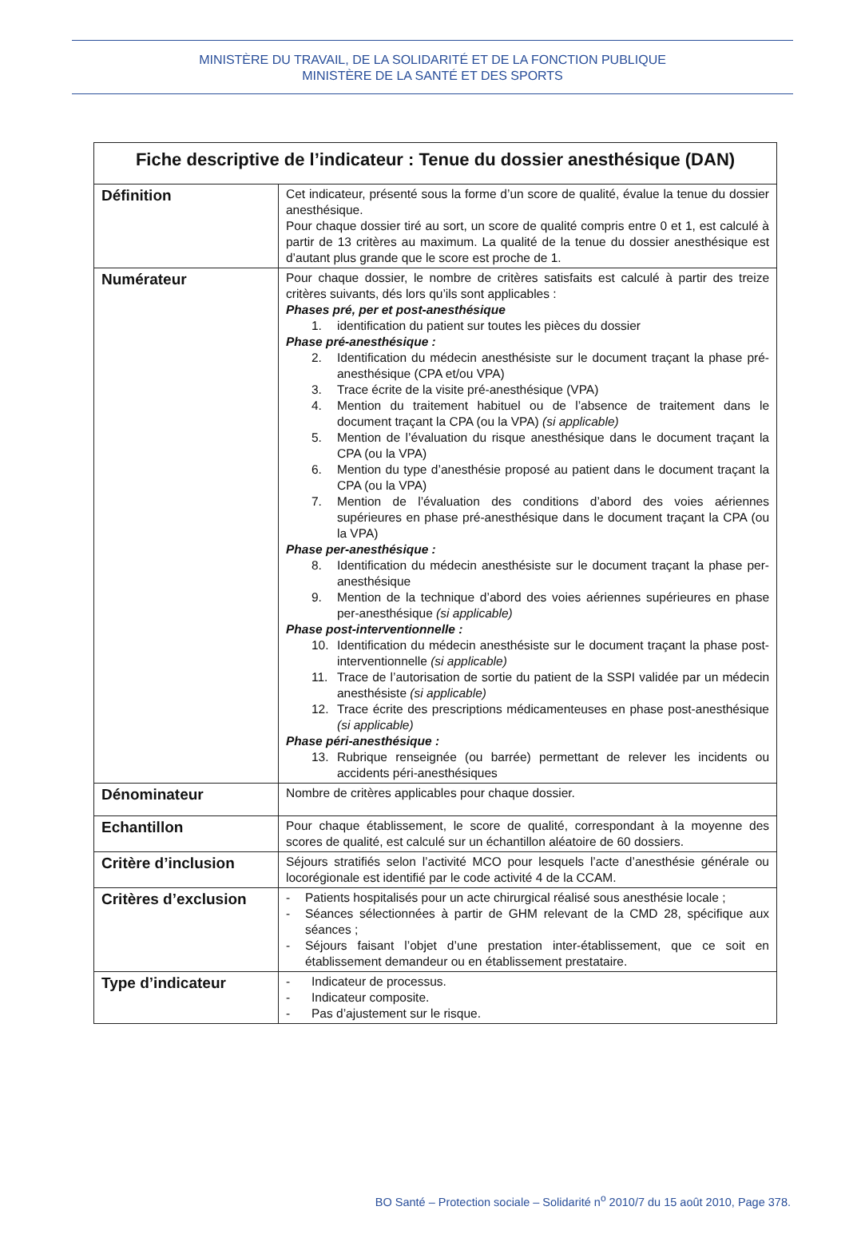MINISTÈRE DU TRAVAIL, DE LA SOLIDARITÉ ET DE LA FONCTION PUBLIQUE
MINISTÈRE DE LA SANTÉ ET DES SPORTS
| Fiche descriptive de l’indicateur : Tenue du dossier anesthésique (DAN) | |
| --- | --- |
| Définition | Cet indicateur, présenté sous la forme d’un score de qualité, évalue la tenue du dossier anesthésique. Pour chaque dossier tiré au sort, un score de qualité compris entre 0 et 1, est calculé à partir de 13 critères au maximum. La qualité de la tenue du dossier anesthésique est d’autant plus grande que le score est proche de 1. |
| Numérateur | Pour chaque dossier, le nombre de critères satisfaits est calculé à partir des treize critères suivants, dés lors qu’ils sont applicables : Phases pré, per et post-anesthésique 1. identification du patient sur toutes les pièces du dossier Phase pré-anesthésique : 2. Identification du médecin anesthésiste sur le document traçant la phase pré-anesthésique (CPA et/ou VPA) 3. Trace écrite de la visite pré-anesthésique (VPA) 4. Mention du traitement habituel ou de l’absence de traitement dans le document traçant la CPA (ou la VPA) (si applicable) 5. Mention de l’évaluation du risque anesthésique dans le document traçant la CPA (ou la VPA) 6. Mention du type d’anesthésie proposé au patient dans le document traçant la CPA (ou la VPA) 7. Mention de l’évaluation des conditions d’abord des voies aériennes supérieures en phase pré-anesthésique dans le document traçant la CPA (ou la VPA) Phase per-anesthésique : 8. Identification du médecin anesthésiste sur le document traçant la phase per-anesthésique 9. Mention de la technique d’abord des voies aériennes supérieures en phase per-anesthésique (si applicable) Phase post-interventionnelle : 10. Identification du médecin anesthésiste sur le document traçant la phase post-interventionnelle (si applicable) 11. Trace de l’autorisation de sortie du patient de la SSPI validée par un médecin anesthésiste (si applicable) 12. Trace écrite des prescriptions médicamenteuses en phase post-anesthésique (si applicable) Phase péri-anesthésique : 13. Rubrique renseignée (ou barrée) permettant de relever les incidents ou accidents péri-anesthésiques |
| Dénominateur | Nombre de critères applicables pour chaque dossier. |
| Echantillon | Pour chaque établissement, le score de qualité, correspondant à la moyenne des scores de qualité, est calculé sur un échantillon aléatoire de 60 dossiers. |
| Critère d’inclusion | Séjours stratifiés selon l’activité MCO pour lesquels l’acte d’anesthésie générale ou locorégionale est identifié par le code activité 4 de la CCAM. |
| Critères d’exclusion | - Patients hospitalisés pour un acte chirurgical réalisé sous anesthésie locale ; - Séances sélectionnées à partir de GHM relevant de la CMD 28, spécifique aux séances ; - Séjours faisant l’objet d’une prestation inter-établissement, que ce soit en établissement demandeur ou en établissement prestataire. |
| Type d’indicateur | - Indicateur de processus. - Indicateur composite. - Pas d’ajustement sur le risque. |
BO Santé – Protection sociale – Solidarité n<sup>o</sup> 2010/7 du 15 août 2010, Page 378.